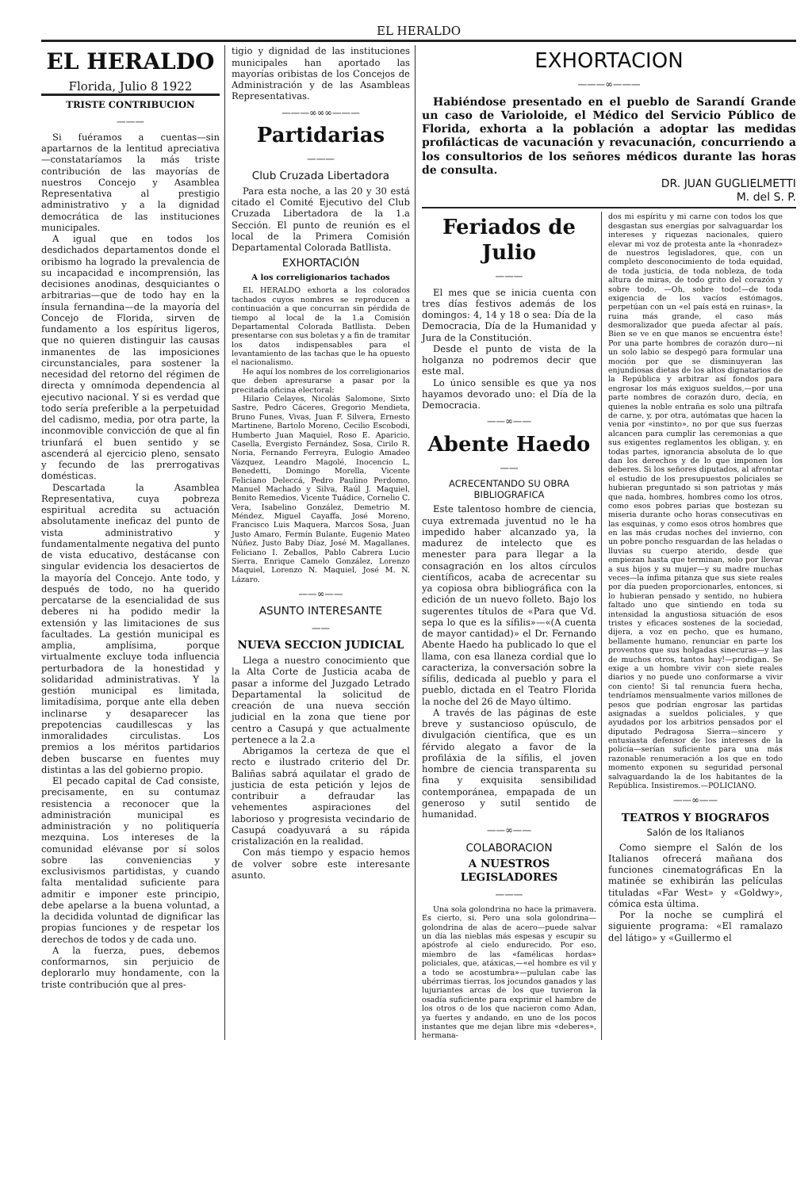EL HERALDO
EL HERALDO
Florida, Julio 8 1922
TRISTE CONTRIBUCION
———
Si fuéramos a cuentas—sin apartarnos de la lentitud apreciativa—constataríamos la más triste contribución de las mayorías de nuestros Concejo y Asamblea Representativa al prestigio administrativo y a la dignidad democrática de las instituciones municipales.
A igual que en todos los desdichados departamentos donde el oribismo ha logrado la prevalencia de su incapacidad e incomprensión, las decisiones anodinas, desquiciantes o arbitrarias—que de todo hay en la ínsula fernandina—de la mayoría del Concejo de Florida, sirven de fundamento a los espíritus ligeros, que no quieren distinguir las causas inmanentes de las imposiciones circunstanciales, para sostener la necesidad del retorno del régimen de directa y omnímoda dependencia al ejecutivo nacional. Y si es verdad que todo sería preferible a la perpetuidad del cadismo, media, por otra parte, la inconmovible convicción de que al fin triunfará el buen sentido y se ascenderá al ejercicio pleno, sensato y fecundo de las prerrogativas domésticas.
Descartada la Asamblea Representativa, cuya pobreza espiritual acredita su actuación absolutamente ineficaz del punto de vista administrativo y fundamentalmente negativa del punto de vista educativo, destácanse con singular evidencia los desaciertos de la mayoría del Concejo. Ante todo, y después de todo, no ha querido percatarse de la esencialidad de sus deberes ni ha podido medir la extensión y las limitaciones de sus facultades. La gestión municipal es amplia, amplísima, porque virtualmente excluye toda influencia perturbadora de la honestidad y solidaridad administrativas. Y la gestión municipal es limitada, limitadísima, porque ante ella deben inclinarse y desaparecer las prepotencias caudillescas y las inmoralidades circulistas. Los premios a los méritos partidarios deben buscarse en fuentes muy distintas a las del gobierno propio.
El pecado capital de Cad consiste, precisamente, en su contumaz resistencia a reconocer que la administración municipal es administración y no politiquería mezquina. Los intereses de la comunidad elévanse por sí solos sobre las conveniencias y exclusivismos partidistas, y cuando falta mentalidad suficiente para admitir e imponer este principio, debe apelarse a la buena voluntad, a la decidida voluntad de dignificar las propias funciones y de respetar los derechos de todos y de cada uno.
A la fuerza, pues, debemos conformarnos, sin perjuicio de deplorarlo muy hondamente, con la triste contribución que al pres-
tigio y dignidad de las instituciones municipales han aportado las mayorías oribistas de los Concejos de Administración y de las Asambleas Representativas.
———∞∞∞———
Partidarias
———
Club Cruzada Libertadora
Para esta noche, a las 20 y 30 está citado el Comité Ejecutivo del Club Cruzada Libertadora de la 1.a Sección. El punto de reunión es el local de la Primera Comisión Departamental Colorada Batllista.
EXHORTACIÓN
A los correligionarios tachados
EL HERALDO exhorta a los colorados tachados cuyos nombres se reproducen a continuación a que concurran sin pérdida de tiempo al local de la 1.a Comisión Departamental Colorada Batllista. Deben presentarse con sus boletas y a fin de tramitar los datos indispensables para el levantamiento de las tachas que le ha opuesto el nacionalismo.
He aquí los nombres de los correligionarios que deben apresurarse a pasar por la precitada oficina electoral:
Hilario Celayes, Nicolás Salomone, Sixto Sastre, Pedro Cáceres, Gregorio Mendieta, Bruno Funes, Vivas, Juan F. Silvera, Ernesto Martinene, Bartolo Moreno, Cecilio Escobodi, Humberto Juan Maquiel, Roso E. Aparicio, Casella, Evergisto Fernández, Sosa, Cirilo R. Noria, Fernando Ferreyra, Eulogio Amadeo Vázquez, Leandro Magolé, Inocencio L. Benedetti, Domingo Morella, Vicente Feliciano Deleccá, Pedro Paulino Perdomo, Manuel Machado y Silva, Raúl J. Maquiel, Benito Remedios, Vicente Tuádice, Cornelio C. Vera, Isabelino González, Demetrio M. Méndez, Miguel Cayaffa, José Moreno, Francisco Luis Maquera, Marcos Sosa, Juan Justo Amaro, Fermín Bulante, Eugenio Mateo Núñez, Justo Baby Díaz, José M. Magallanes, Feliciano I. Zeballos, Pablo Cabrera Lucio Sierra, Enrique Camelo González, Lorenzo Maquiel, Lorenzo N. Maquiel, José M. N. Lázaro.
——∞——
ASUNTO INTERESANTE
——
NUEVA SECCION JUDICIAL
Llega a nuestro conocimiento que la Alta Corte de Justicia acaba de pasar a informe del Juzgado Letrado Departamental la solicitud de creación de una nueva sección judicial en la zona que tiene por centro a Casupá y que actualmente pertenece a la 2.a
Abrigamos la certeza de que el recto e ilustrado criterio del Dr. Baliñas sabrá aquilatar el grado de justicia de esta petición y lejos de contribuir a defraudar las vehementes aspiraciones del laborioso y progresista vecindario de Casupá coadyuvará a su rápida cristalización en la realidad.
Con más tiempo y espacio hemos de volver sobre este interesante asunto.
EXHORTACION
———∞———
Habiéndose presentado en el pueblo de Sarandí Grande un caso de Varioloide, el Médico del Servicio Público de Florida, exhorta a la población a adoptar las medidas profilácticas de vacunación y revacunación, concurriendo a los consultorios de los señores médicos durante las horas de consulta.
DR. JUAN GUGLIELMETTI
M. del S. P.
Feriados de Julio
———
El mes que se inicia cuenta con tres días festivos además de los domingos: 4, 14 y 18 o sea: Día de la Democracia, Día de la Humanidad y Jura de la Constitución.
Desde el punto de vista de la holganza no podremos decir que este mal.
Lo único sensible es que ya nos hayamos devorado uno: el Día de la Democracia.
——∞——
Abente Haedo
——
ACRECENTANDO SU OBRA BIBLIOGRAFICA
Este talentoso hombre de ciencia, cuya extremada juventud no le ha impedido haber alcanzado ya, la madurez de intelecto que es menester para para llegar a la consagración en los altos círculos científicos, acaba de acrecentar su ya copiosa obra bibliográfica con la edición de un nuevo folleto. Bajo los sugerentes títulos de «Para que Vd. sepa lo que es la sífilis»—«(A cuenta de mayor cantidad)» el Dr. Fernando Abente Haedo ha publicado lo que el llama, con esa llaneza cordial que lo caracteriza, la conversación sobre la sífilis, dedicada al pueblo y para el pueblo, dictada en el Teatro Florida la noche del 26 de Mayo último.
A través de las páginas de este breve y sustancioso opúsculo, de divulgación científica, que es un férvido alegato a favor de la profiláxia de la sífilis, el joven hombre de ciencia transparenta su fina y exquisita sensibilidad contemporánea, empapada de un generoso y sutil sentido de humanidad.
——∞——
COLABORACION
A NUESTROS LEGISLADORES
———
Una sola golondrina no hace la primavera. Es cierto, si. Pero una sola golondrina—golondrina de alas de acero—puede salvar un día las nieblas más espesas y escupir su apóstrofe al cielo endurecido. Por eso, miembro de las «famélicas hordas» policiales, que, atáxicas,—«el hombre es vil y a todo se acostumbra»—pululan cabe las ubérrimas tierras, los jocundos ganados y las lujuriantes arcas de los que tuvieron la osadía suficiente para exprimir el hambre de los otros o de los que nacieron como Adan, ya fuertes y andando, en uno de los pocos instantes que me dejan libre mis «deberes», hermana-
dos mi espíritu y mi carne con todos los que desgastan sus energías por salvaguardar los intereses y riquezas nacionales, quiero elevar mi voz de protesta ante la «honradez» de nuestros legisladores, que, con un completo desconocimiento de toda equidad, de toda justicia, de toda nobleza, de toda altura de miras, de todo grito del corazón y sobre todo, —Oh, sobre todo!—de toda exigencia de los vacíos estómagos, perpetúan con un «el país está en ruinas», la ruina más grande, el caso más desmoralizador que pueda afectar al país. Bien se ve en que manos se encuentra éste! Por una parte hombres de corazón duro—ni un solo labio se despegó para formular una moción por que se disminuyeran las enjundiosas dietas de los altos dignatarios de la República y arbitrar así fondos para engrosar los más exiguos sueldos,—por una parte nombres de corazón duro, decía, en quienes la noble entraña es solo una piltrafa de carne, y, por otra, autómatas que hacen la venia por «instinto», no por que sus fuerzas alcancen para cumplir las ceremonias a que sus exigentes reglamentos les obligan, y, en todas partes, ignorancia absoluta de lo que dan los derechos y de lo que imponen los deberes. Si los señores diputados, al afrontar el estudio de los presupuestos policiales se hubieran preguntado si son patriotas y más que nada, hombres, hombres como los otros, como esos pobres parias que bostezan su miseria durante ocho horas consecutivas en las esquinas, y como esos otros hombres que en las más crudas noches del invierno, con un pobre poncho resguardan de las heladas o lluvias su cuerpo aterido, desde que empiezan hasta que terminan, solo por llevar a sus hijos y su mujer—y su madre muchas veces—la ínfima pitanza que sus siete reales por día pueden proporcionarles, entonces, si lo hubieran pensado y sentido, no hubiera faltado uno que sintiendo en toda su intensidad la angustiosa situación de esos tristes y eficaces sostenes de la sociedad, dijera, a voz en pecho, que es humano, bellamente humano, renunciar en parte los proventos que sus holgadas sinecuras—y las de muchos otros, tantos hay!—prodigan. Se exige a un hombre vivir con siete reales diarios y no puede uno conformarse a vivir con ciento! Si tal renuncia fuera hecha, tendríamos mensualmente varios millones de pesos que podrían engrosar las partidas asignadas a sueldos policiales, y que ayudados por los arbitrios pensados por el diputado Pedragosa Sierra—sincero y entusiasta defensor de los intereses de la policía—serían suficiente para una más razonable renumeración a los que en todo momento exponen su seguridad personal salvaguardando la de los habitantes de la República. Insistiremos.—POLICIANO.
——∞——
TEATROS Y BIOGRAFOS
Salón de los Italianos
Como siempre el Salón de los Italianos ofrecerá mañana dos funciones cinematográficas En la matinée se exhibirán las películas tituladas «Far West» y «Goldwy», cómica esta última.
Por la noche se cumplirá el siguiente programa: «El ramalazo del látigo» y «Guillermo el